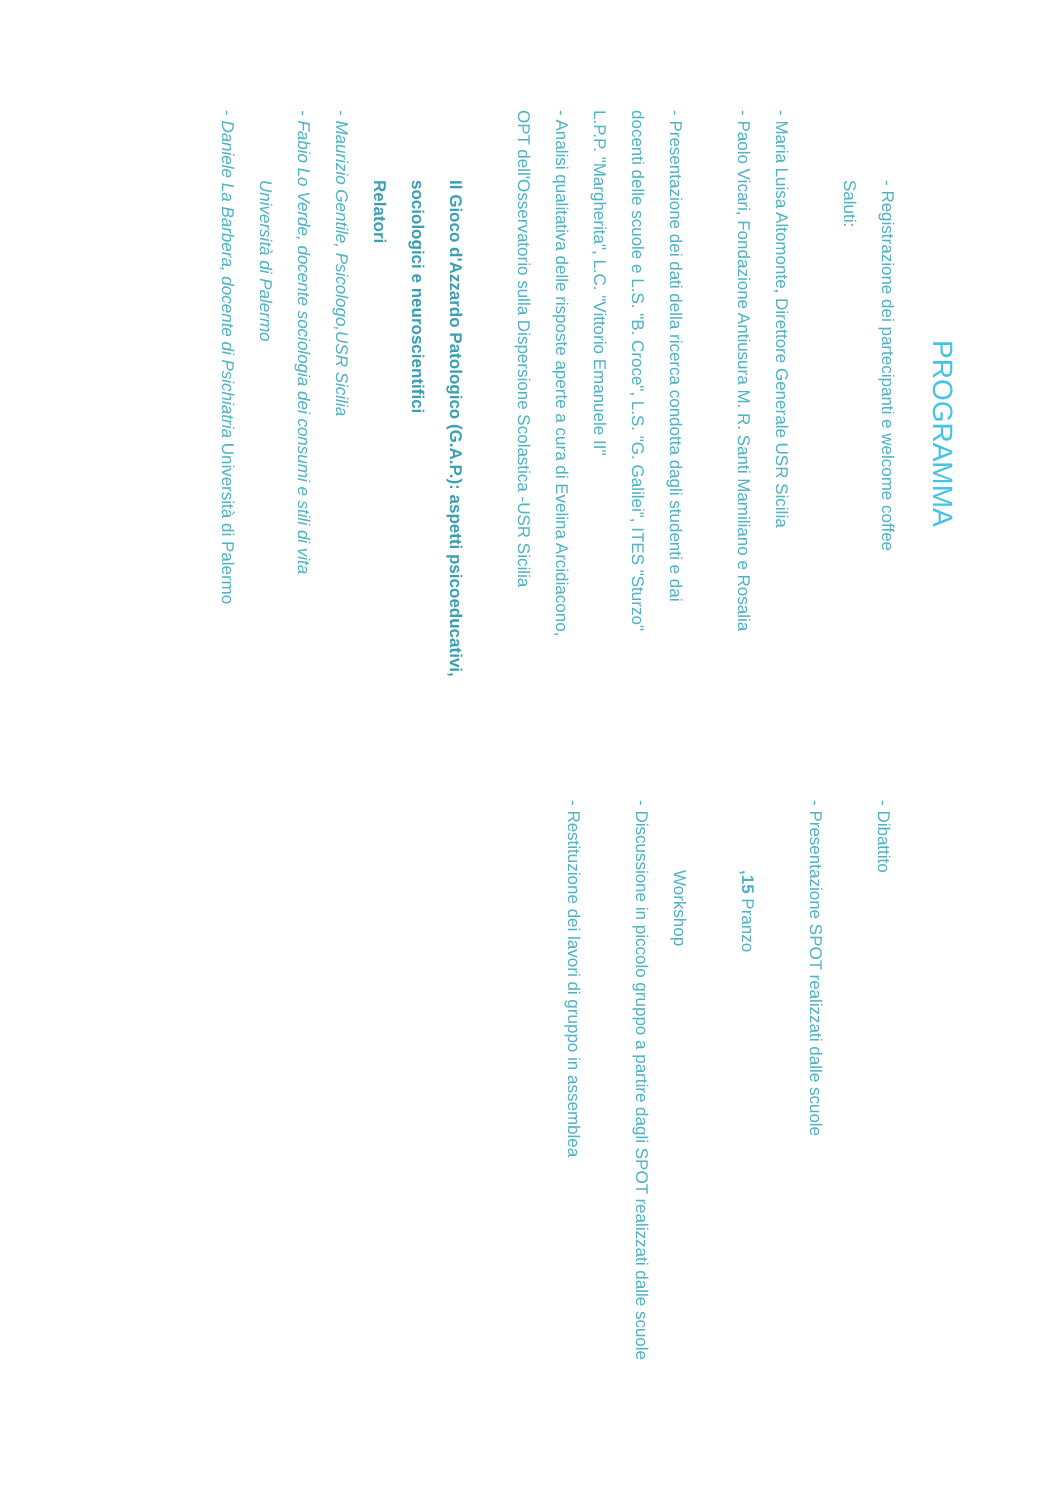PROGRAMMA
- Registrazione dei partecipanti e welcome coffee
Saluti:
- Maria Luisa Altomonte, Direttore Generale USR Sicilia
- Paolo Vicari, Fondazione Antiusura M. R. Santi Mamiliano e Rosalia
- Presentazione dei dati della ricerca condotta dagli studenti e dai
docenti delle scuole e L.S. "B. Croce", L.S. "G. Galilei", ITES "Sturzo"
L.P.P. "Margherita", L.C. "Vittorio Emanuele II"
- Analisi qualitativa delle risposte aperte a cura di Evelina Arcidiacono,
OPT dell'Osservatorio sulla Dispersione Scolastica -USR Sicilia
Il Gioco d'Azzardo Patologico (G.A.P.): aspetti psicoeducativi,
sociologici e neuroscientifici
Relatori
- Maurizio Gentile, Psicologo,USR Sicilia
- Fabio Lo Verde, docente sociologia dei consumi e stili di vita
Università di Palermo
- Daniele La Barbera, docente di Psichiatria Università di Palermo
- Dibattito
- Presentazione SPOT realizzati dalle scuole
,15 Pranzo
Workshop
- Discussione in piccolo gruppo a partire dagli SPOT realizzati dalle scuole
- Restituzione dei lavori di gruppo in assemblea